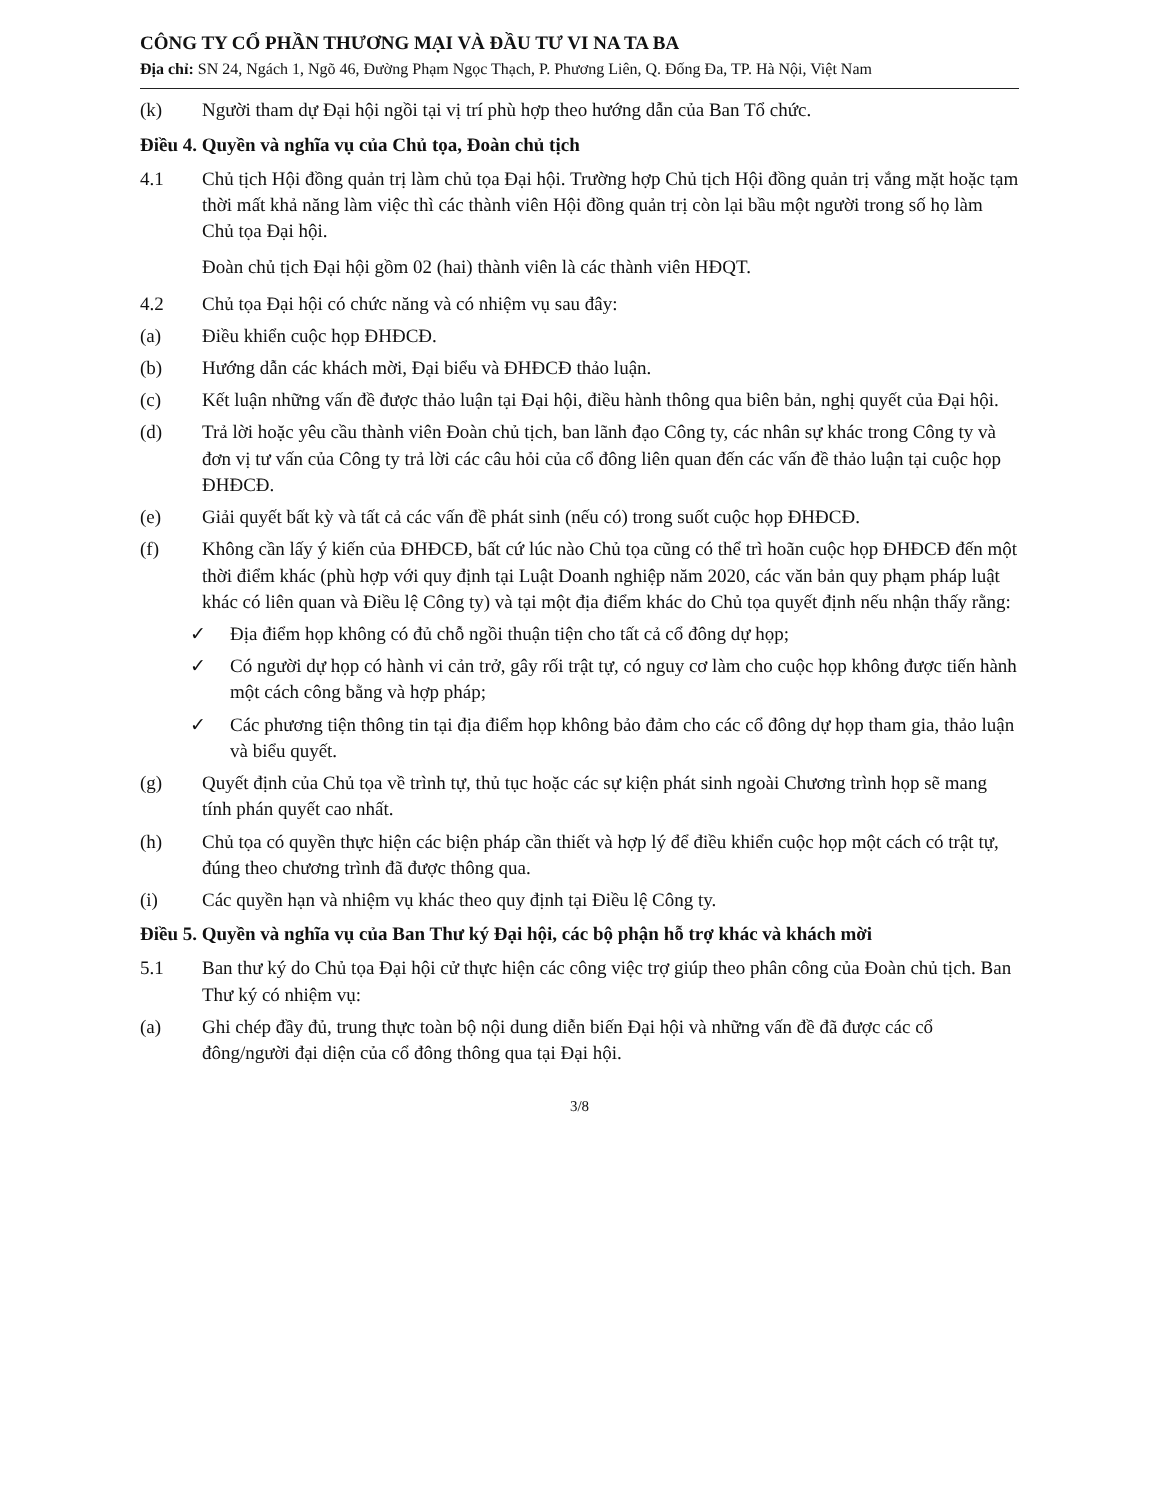CÔNG TY CỔ PHẦN THƯƠNG MẠI VÀ ĐẦU TƯ VI NA TA BA
Địa chỉ: SN 24, Ngách 1, Ngõ 46, Đường Phạm Ngọc Thạch, P. Phương Liên, Q. Đống Đa, TP. Hà Nội, Việt Nam
(k) Người tham dự Đại hội ngồi tại vị trí phù hợp theo hướng dẫn của Ban Tổ chức.
Điều 4. Quyền và nghĩa vụ của Chủ tọa, Đoàn chủ tịch
4.1 Chủ tịch Hội đồng quản trị làm chủ tọa Đại hội. Trường hợp Chủ tịch Hội đồng quản trị vắng mặt hoặc tạm thời mất khả năng làm việc thì các thành viên Hội đồng quản trị còn lại bầu một người trong số họ làm Chủ tọa Đại hội.
Đoàn chủ tịch Đại hội gồm 02 (hai) thành viên là các thành viên HĐQT.
4.2 Chủ tọa Đại hội có chức năng và có nhiệm vụ sau đây:
(a) Điều khiển cuộc họp ĐHĐCĐ.
(b) Hướng dẫn các khách mời, Đại biểu và ĐHĐCĐ thảo luận.
(c) Kết luận những vấn đề được thảo luận tại Đại hội, điều hành thông qua biên bản, nghị quyết của Đại hội.
(d) Trả lời hoặc yêu cầu thành viên Đoàn chủ tịch, ban lãnh đạo Công ty, các nhân sự khác trong Công ty và đơn vị tư vấn của Công ty trả lời các câu hỏi của cổ đông liên quan đến các vấn đề thảo luận tại cuộc họp ĐHĐCĐ.
(e) Giải quyết bất kỳ và tất cả các vấn đề phát sinh (nếu có) trong suốt cuộc họp ĐHĐCĐ.
(f) Không cần lấy ý kiến của ĐHĐCĐ, bất cứ lúc nào Chủ tọa cũng có thể trì hoãn cuộc họp ĐHĐCĐ đến một thời điểm khác (phù hợp với quy định tại Luật Doanh nghiệp năm 2020, các văn bản quy phạm pháp luật khác có liên quan và Điều lệ Công ty) và tại một địa điểm khác do Chủ tọa quyết định nếu nhận thấy rằng:
✓ Địa điểm họp không có đủ chỗ ngồi thuận tiện cho tất cả cổ đông dự họp;
✓ Có người dự họp có hành vi cản trở, gây rối trật tự, có nguy cơ làm cho cuộc họp không được tiến hành một cách công bằng và hợp pháp;
✓ Các phương tiện thông tin tại địa điểm họp không bảo đảm cho các cổ đông dự họp tham gia, thảo luận và biểu quyết.
(g) Quyết định của Chủ tọa về trình tự, thủ tục hoặc các sự kiện phát sinh ngoài Chương trình họp sẽ mang tính phán quyết cao nhất.
(h) Chủ tọa có quyền thực hiện các biện pháp cần thiết và hợp lý để điều khiển cuộc họp một cách có trật tự, đúng theo chương trình đã được thông qua.
(i) Các quyền hạn và nhiệm vụ khác theo quy định tại Điều lệ Công ty.
Điều 5. Quyền và nghĩa vụ của Ban Thư ký Đại hội, các bộ phận hỗ trợ khác và khách mời
5.1 Ban thư ký do Chủ tọa Đại hội cử thực hiện các công việc trợ giúp theo phân công của Đoàn chủ tịch. Ban Thư ký có nhiệm vụ:
(a) Ghi chép đầy đủ, trung thực toàn bộ nội dung diễn biến Đại hội và những vấn đề đã được các cổ đông/người đại diện của cổ đông thông qua tại Đại hội.
3/8